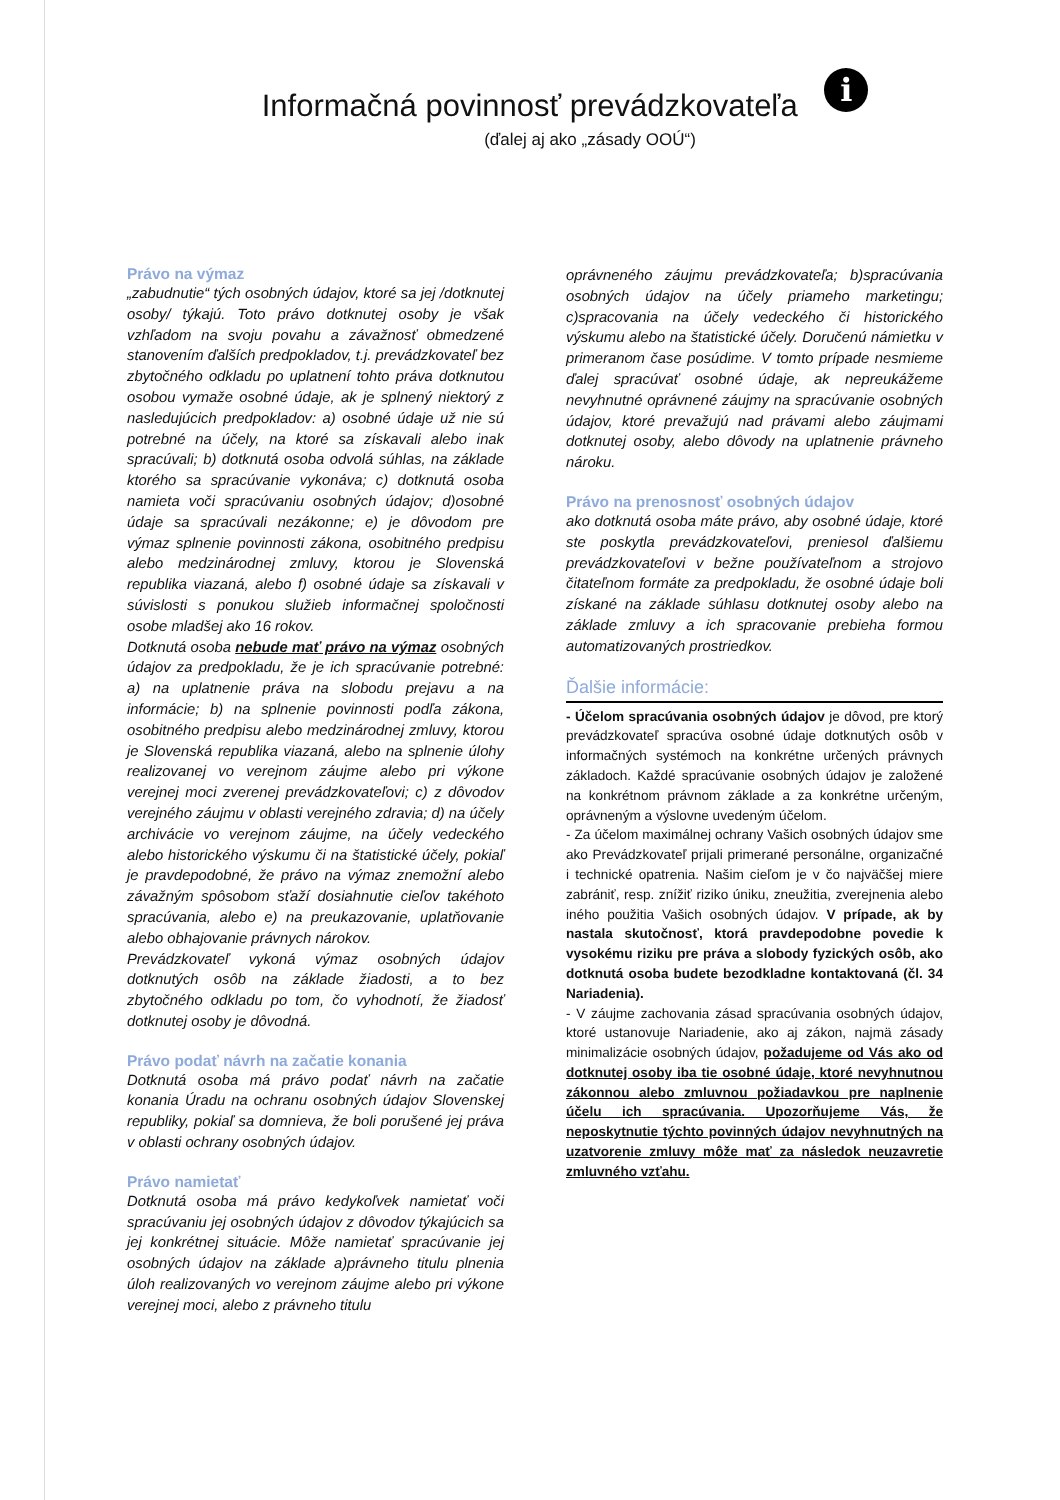Informačná povinnosť prevádzkovateľa i
(ďalej aj ako „zásady OOÚ“)
Právo na výmaz
„zabudnutie“ tých osobných údajov, ktoré sa jej /dotknutej osoby/ týkajú. Toto právo dotknutej osoby je však vzhľadom na svoju povahu a závažnosť obmedzené stanovením ďalších predpokladov, t.j. prevádzkovateľ bez zbytočného odkladu po uplatnení tohto práva dotknutou osobou vymaže osobné údaje, ak je splnený niektorý z nasledujúcich predpokladov: a) osobné údaje už nie sú potrebné na účely, na ktoré sa získavali alebo inak spracúvali; b) dotknutá osoba odvolá súhlas, na základe ktorého sa spracúvanie vykonáva; c) dotknutá osoba namieta voči spracúvaniu osobných údajov; d)osobné údaje sa spracúvali nezákonne; e) je dôvodom pre výmaz splnenie povinnosti zákona, osobitného predpisu alebo medzinárodnej zmluvy, ktorou je Slovenská republika viazaná, alebo f) osobné údaje sa získavali v súvislosti s ponukou služieb informačnej spoločnosti osobe mladšej ako 16 rokov.
Dotknutá osoba nebude mať právo na výmaz osobných údajov za predpokladu, že je ich spracúvanie potrebné: a) na uplatnenie práva na slobodu prejavu a na informácie; b) na splnenie povinnosti podľa zákona, osobitného predpisu alebo medzinárodnej zmluvy, ktorou je Slovenská republika viazaná, alebo na splnenie úlohy realizovanej vo verejnom záujme alebo pri výkone verejnej moci zverenej prevádzkovateľovi; c) z dôvodov verejného záujmu v oblasti verejného zdravia; d) na účely archivácie vo verejnom záujme, na účely vedeckého alebo historického výskumu či na štatistické účely, pokiaľ je pravdepodobné, že právo na výmaz znemožní alebo závažným spôsobom sťaží dosiahnutie cieľov takéhoto spracúvania, alebo e) na preukazovanie, uplatňovanie alebo obhajovanie právnych nárokov.
Prevádzkovateľ vykoná výmaz osobných údajov dotknutých osôb na základe žiadosti, a to bez zbytočného odkladu po tom, čo vyhodnotí, že žiadosť dotknutej osoby je dôvodná.
Právo podať návrh na začatie konania
Dotknutá osoba má právo podať návrh na začatie konania Úradu na ochranu osobných údajov Slovenskej republiky, pokiaľ sa domnieva, že boli porušené jej práva v oblasti ochrany osobných údajov.
Právo namietať
Dotknutá osoba má právo kedykoľvek namietať voči spracúvaniu jej osobných údajov z dôvodov týkajúcich sa jej konkrétnej situácie. Môže namietať spracúvanie jej osobných údajov na základe a)právneho titulu plnenia úloh realizovaných vo verejnom záujme alebo pri výkone verejnej moci, alebo z právneho titulu
oprávneného záujmu prevádzkovateľa; b)spracúvania osobných údajov na účely priameho marketingu; c)spracovania na účely vedeckého či historického výskumu alebo na štatistické účely. Doručenú námietku v primeranom čase posúdime. V tomto prípade nesmieme ďalej spracúvať osobné údaje, ak nepreukážeme nevyhnutné oprávnené záujmy na spracúvanie osobných údajov, ktoré prevažujú nad právami alebo záujmami dotknutej osoby, alebo dôvody na uplatnenie právneho nároku.
Právo na prenosnosť osobných údajov
ako dotknutá osoba máte právo, aby osobné údaje, ktoré ste poskytla prevádzkovateľovi, preniesol ďalšiemu prevádzkovateľovi v bežne používateľnom a strojovo čitateľnom formáte za predpokladu, že osobné údaje boli získané na základe súhlasu dotknutej osoby alebo na základe zmluvy a ich spracovanie prebieha formou automatizovaných prostriedkov.
Ďalšie informácie:
- Účelom spracúvania osobných údajov je dôvod, pre ktorý prevádzkovateľ spracúva osobné údaje dotknutých osôb v informačných systémoch na konkrétne určených právnych základoch. Každé spracúvanie osobných údajov je založené na konkrétnom právnom základe a za konkrétne určeným, oprávneným a výslovne uvedeným účelom.
- Za účelom maximálnej ochrany Vašich osobných údajov sme ako Prevádzkovateľ prijali primerané personálne, organizačné i technické opatrenia. Našim cieľom je v čo najväčšej miere zabrániť, resp. znížiť riziko úniku, zneužitia, zverejnenia alebo iného použitia Vašich osobných údajov. V prípade, ak by nastala skutočnosť, ktorá pravdepodobne povedie k vysokému riziku pre práva a slobody fyzických osôb, ako dotknutá osoba budete bezodkladne kontaktovaná (čl. 34 Nariadenia).
- V záujme zachovania zásad spracúvania osobných údajov, ktoré ustanovuje Nariadenie, ako aj zákon, najmä zásady minimalizácie osobných údajov, požadujeme od Vás ako od dotknutej osoby iba tie osobné údaje, ktoré nevyhnutnou zákonnou alebo zmluvnou požiadavkou pre naplnenie účelu ich spracúvania. Upozorňujeme Vás, že neposkytnutie týchto povinných údajov nevyhnutných na uzatvorenie zmluvy môže mať za následok neuzavretie zmluvného vzťahu.